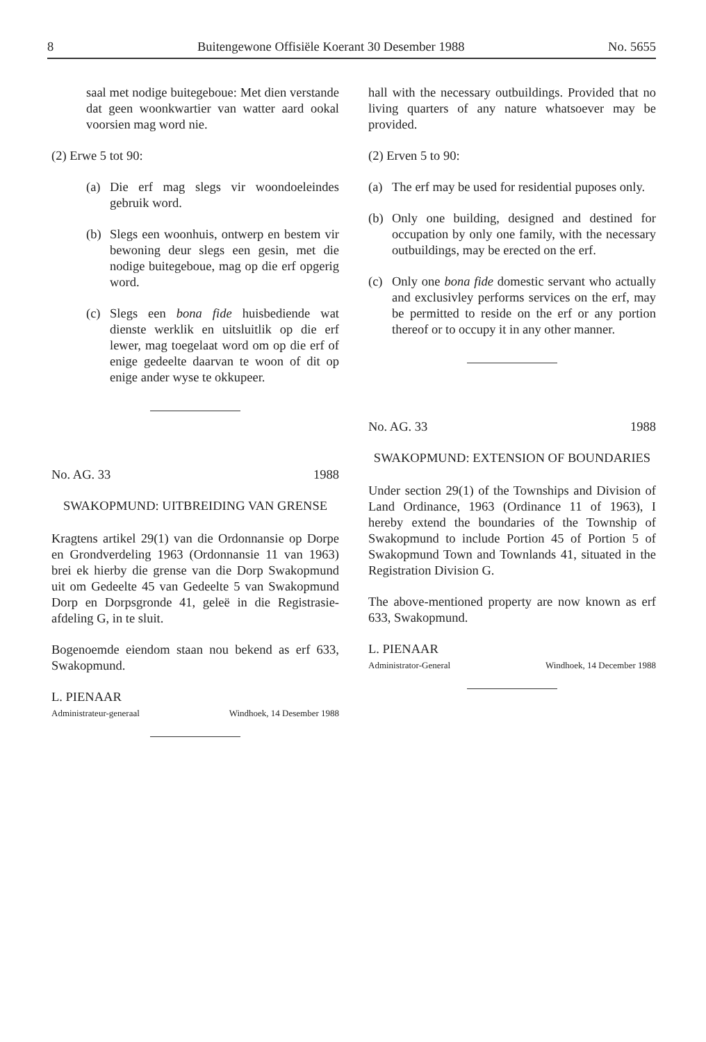8 Buitengewone Offisiële Koerant 30 Desember 1988 No. 5655
saal met nodige buitegeboue: Met dien verstande dat geen woonkwartier van watter aard ookal voorsien mag word nie.
(2) Erwe 5 tot 90:
(a) Die erf mag slegs vir woondoeleindes gebruik word.
(b) Slegs een woonhuis, ontwerp en bestem vir bewoning deur slegs een gesin, met die nodige buitegeboue, mag op die erf opgerig word.
(c) Slegs een bona fide huisbediende wat dienste werklik en uitsluitlik op die erf lewer, mag toegelaat word om op die erf of enige gedeelte daarvan te woon of dit op enige ander wyse te okkupeer.
No. AG. 33 1988
SWAKOPMUND: UITBREIDING VAN GRENSE
Kragtens artikel 29(1) van die Ordonnansie op Dorpe en Grondverdeling 1963 (Ordonnansie 11 van 1963) brei ek hierby die grense van die Dorp Swakopmund uit om Gedeelte 45 van Gedeelte 5 van Swakopmund Dorp en Dorpsgronde 41, geleë in die Registrasie-afdeling G, in te sluit.
Bogenoemde eiendom staan nou bekend as erf 633, Swakopmund.
L. PIENAAR
Administrateur-generaal Windhoek, 14 Desember 1988
hall with the necessary outbuildings. Provided that no living quarters of any nature whatsoever may be provided.
(2) Erven 5 to 90:
(a) The erf may be used for residential puposes only.
(b) Only one building, designed and destined for occupation by only one family, with the necessary outbuildings, may be erected on the erf.
(c) Only one bona fide domestic servant who actually and exclusivley performs services on the erf, may be permitted to reside on the erf or any portion thereof or to occupy it in any other manner.
No. AG. 33 1988
SWAKOPMUND: EXTENSION OF BOUNDARIES
Under section 29(1) of the Townships and Division of Land Ordinance, 1963 (Ordinance 11 of 1963), I hereby extend the boundaries of the Township of Swakopmund to include Portion 45 of Portion 5 of Swakopmund Town and Townlands 41, situated in the Registration Division G.
The above-mentioned property are now known as erf 633, Swakopmund.
L. PIENAAR
Administrator-General Windhoek, 14 December 1988